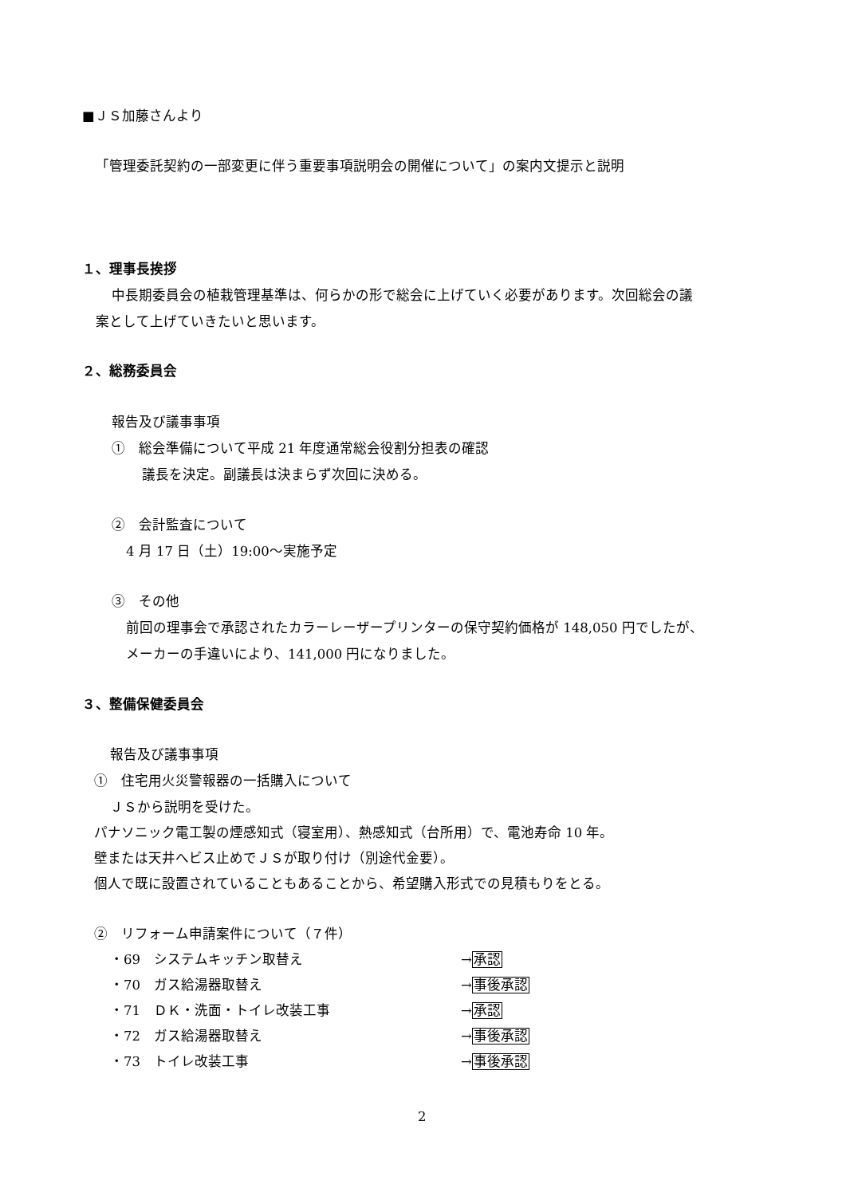■ＪＳ加藤さんより
「管理委託契約の一部変更に伴う重要事項説明会の開催について」の案内文提示と説明
１、理事長挨拶
中長期委員会の植栽管理基準は、何らかの形で総会に上げていく必要があります。次回総会の議
案として上げていきたいと思います。
２、総務委員会
報告及び議事事項
①　総会準備について平成 21 年度通常総会役割分担表の確認
議長を決定。副議長は決まらず次回に決める。
②　会計監査について
4 月 17 日（土）19:00～実施予定
③　その他
前回の理事会で承認されたカラーレーザープリンターの保守契約価格が 148,050 円でしたが、
メーカーの手違いにより、141,000 円になりました。
３、整備保健委員会
報告及び議事事項
①　住宅用火災警報器の一括購入について
ＪＳから説明を受けた。
パナソニック電工製の煙感知式（寝室用）、熱感知式（台所用）で、電池寿命 10 年。
壁または天井へビス止めでＪＳが取り付け（別途代金要）。
個人で既に設置されていることもあることから、希望購入形式での見積もりをとる。
②　リフォーム申請案件について（７件）
・69　システムキッチン取替え →承認
・70　ガス給湯器取替え →事後承認
・71　ＤＫ・洗面・トイレ改装工事 →承認
・72　ガス給湯器取替え →事後承認
・73　トイレ改装工事 →事後承認
2